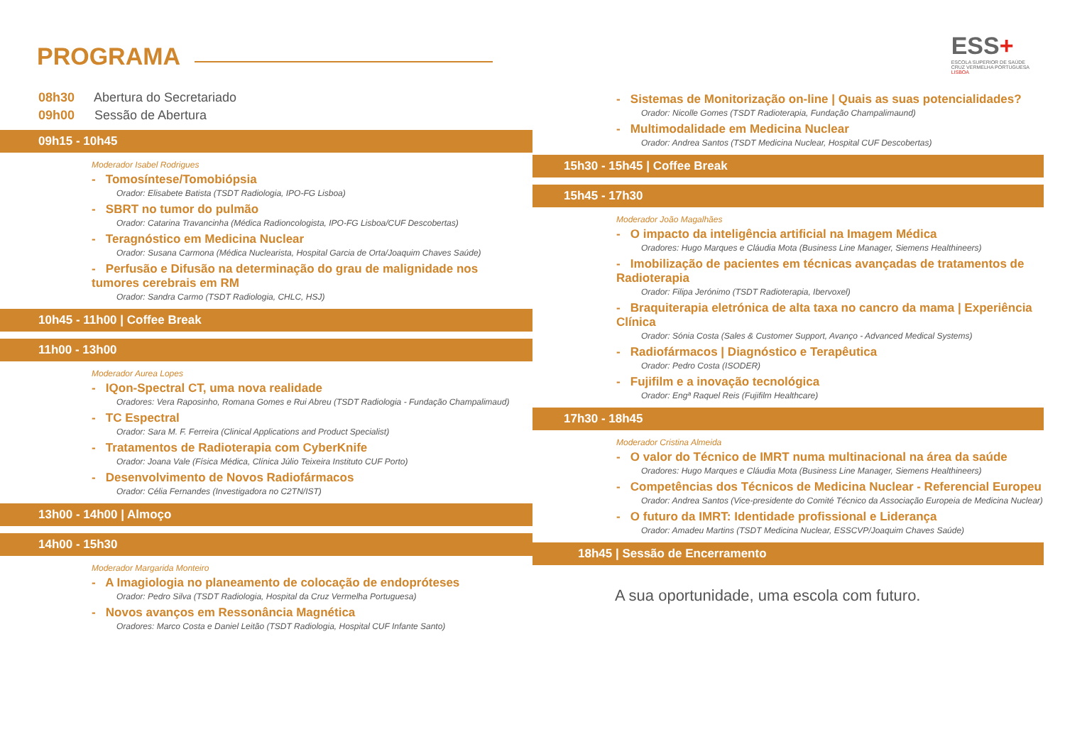PROGRAMA
08h30 Abertura do Secretariado
09h00 Sessão de Abertura
09h15 - 10h45
Moderador Isabel Rodrigues
- Tomosíntese/Tomobiópsia
Orador: Elisabete Batista (TSDT Radiologia, IPO-FG Lisboa)
- SBRT no tumor do pulmão
Orador: Catarina Travancinha (Médica Radioncologista, IPO-FG Lisboa/CUF Descobertas)
- Teragnóstico em Medicina Nuclear
Orador: Susana Carmona (Médica Nuclearista, Hospital Garcia de Orta/Joaquim Chaves Saúde)
- Perfusão e Difusão na determinação do grau de malignidade nos tumores cerebrais em RM
Orador: Sandra Carmo (TSDT Radiologia, CHLC, HSJ)
10h45 - 11h00 | Coffee Break
11h00 - 13h00
Moderador Aurea Lopes
- IQon-Spectral CT, uma nova realidade
Oradores: Vera Raposinho, Romana Gomes e Rui Abreu (TSDT Radiologia - Fundação Champalimaud)
- TC Espectral
Orador: Sara M. F. Ferreira (Clinical Applications and Product Specialist)
- Tratamentos de Radioterapia com CyberKnife
Orador: Joana Vale (Física Médica, Clínica Júlio Teixeira Instituto CUF Porto)
- Desenvolvimento de Novos Radiofármacos
Orador: Célia Fernandes (Investigadora no C2TN/IST)
13h00 - 14h00 | Almoço
14h00 - 15h30
Moderador Margarida Monteiro
- A Imagiologia no planeamento de colocação de endopróteses
Orador: Pedro Silva (TSDT Radiologia, Hospital da Cruz Vermelha Portuguesa)
- Novos avanços em Ressonância Magnética
Oradores: Marco Costa e Daniel Leitão (TSDT Radiologia, Hospital CUF Infante Santo)
ESS+
ESCOLA SUPERIOR DE SAÚDE
CRUZ VERMELHA PORTUGUESA
LISBOA
- Sistemas de Monitorização on-line | Quais as suas potencialidades?
Orador: Nicolle Gomes (TSDT Radioterapia, Fundação Champalimaund)
- Multimodalidade em Medicina Nuclear
Orador: Andrea Santos (TSDT Medicina Nuclear, Hospital CUF Descobertas)
15h30 - 15h45 | Coffee Break
15h45 - 17h30
Moderador João Magalhães
- O impacto da inteligência artificial na Imagem Médica
Oradores: Hugo Marques e Cláudia Mota (Business Line Manager, Siemens Healthineers)
- Imobilização de pacientes em técnicas avançadas de tratamentos de Radioterapia
Orador: Filipa Jerónimo (TSDT Radioterapia, Ibervoxel)
- Braquiterapia eletrónica de alta taxa no cancro da mama | Experiência Clínica
Orador: Sónia Costa (Sales & Customer Support, Avanço - Advanced Medical Systems)
- Radiofármacos | Diagnóstico e Terapêutica
Orador: Pedro Costa (ISODER)
- Fujifilm e a inovação tecnológica
Orador: Engª Raquel Reis (Fujifilm Healthcare)
17h30 - 18h45
Moderador Cristina Almeida
- O valor do Técnico de IMRT numa multinacional na área da saúde
Oradores: Hugo Marques e Cláudia Mota (Business Line Manager, Siemens Healthineers)
- Competências dos Técnicos de Medicina Nuclear - Referencial Europeu
Orador: Andrea Santos (Vice-presidente do Comité Técnico da Associação Europeia de Medicina Nuclear)
- O futuro da IMRT: Identidade profissional e Liderança
Orador: Amadeu Martins (TSDT Medicina Nuclear, ESSCVP/Joaquim Chaves Saúde)
18h45 | Sessão de Encerramento
A sua oportunidade, uma escola com futuro.